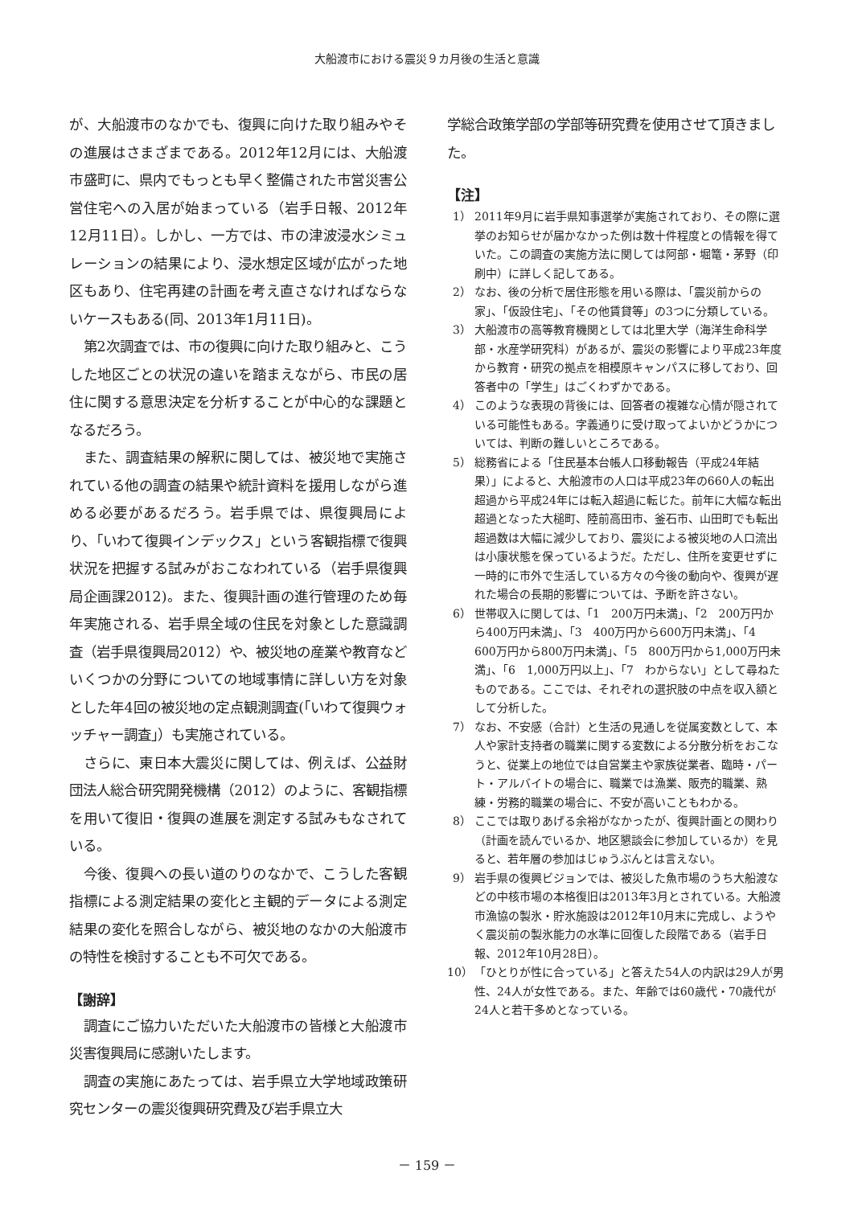大船渡市における震災９カ月後の生活と意識
が、大船渡市のなかでも、復興に向けた取り組みやその進展はさまざまである。2012年12月には、大船渡市盛町に、県内でもっとも早く整備された市営災害公営住宅への入居が始まっている（岩手日報、2012年12月11日）。しかし、一方では、市の津波浸水シミュレーションの結果により、浸水想定区域が広がった地区もあり、住宅再建の計画を考え直さなければならないケースもある(同、2013年1月11日)。
第2次調査では、市の復興に向けた取り組みと、こうした地区ごとの状況の違いを踏まえながら、市民の居住に関する意思決定を分析することが中心的な課題となるだろう。
また、調査結果の解釈に関しては、被災地で実施されている他の調査の結果や統計資料を援用しながら進める必要があるだろう。岩手県では、県復興局により、「いわて復興インデックス」という客観指標で復興状況を把握する試みがおこなわれている（岩手県復興局企画課2012)。また、復興計画の進行管理のため毎年実施される、岩手県全域の住民を対象とした意識調査（岩手県復興局2012）や、被災地の産業や教育などいくつかの分野についての地域事情に詳しい方を対象とした年4回の被災地の定点観測調査(「いわて復興ウォッチャー調査」）も実施されている。
さらに、東日本大震災に関しては、例えば、公益財団法人総合研究開発機構（2012）のように、客観指標を用いて復旧・復興の進展を測定する試みもなされている。
今後、復興への長い道のりのなかで、こうした客観指標による測定結果の変化と主観的データによる測定結果の変化を照合しながら、被災地のなかの大船渡市の特性を検討することも不可欠である。
【謝辞】
調査にご協力いただいた大船渡市の皆様と大船渡市災害復興局に感謝いたします。
調査の実施にあたっては、岩手県立大学地域政策研究センターの震災復興研究費及び岩手県立大
学総合政策学部の学部等研究費を使用させて頂きました。
【注】
1） 2011年9月に岩手県知事選挙が実施されており、その際に選挙のお知らせが届かなかった例は数十件程度との情報を得ていた。この調査の実施方法に関しては阿部・堀篭・茅野（印刷中）に詳しく記してある。
2） なお、後の分析で居住形態を用いる際は、「震災前からの家」、「仮設住宅」、「その他賃貸等」の3つに分類している。
3） 大船渡市の高等教育機関としては北里大学（海洋生命科学部・水産学研究科）があるが、震災の影響により平成23年度から教育・研究の拠点を相模原キャンパスに移しており、回答者中の「学生」はごくわずかである。
4） このような表現の背後には、回答者の複雑な心情が隠されている可能性もある。字義通りに受け取ってよいかどうかについては、判断の難しいところである。
5） 総務省による「住民基本台帳人口移動報告（平成24年結果）」によると、大船渡市の人口は平成23年の660人の転出超過から平成24年には転入超過に転じた。前年に大幅な転出超過となった大槌町、陸前高田市、釜石市、山田町でも転出超過数は大幅に減少しており、震災による被災地の人口流出は小康状態を保っているようだ。ただし、住所を変更せずに一時的に市外で生活している方々の今後の動向や、復興が遅れた場合の長期的影響については、予断を許さない。
6） 世帯収入に関しては、「1　200万円未満」、「2　200万円から400万円未満」、「3　400万円から600万円未満」、「4　600万円から800万円未満」、「5　800万円から1,000万円未満」、「6　1,000万円以上」、「7　わからない」として尋ねたものである。ここでは、それぞれの選択肢の中点を収入額として分析した。
7） なお、不安感（合計）と生活の見通しを従属変数として、本人や家計支持者の職業に関する変数による分散分析をおこなうと、従業上の地位では自営業主や家族従業者、臨時・パート・アルバイトの場合に、職業では漁業、販売的職業、熟練・労務的職業の場合に、不安が高いこともわかる。
8） ここでは取りあげる余裕がなかったが、復興計画との関わり（計画を読んでいるか、地区懇談会に参加しているか）を見ると、若年層の参加はじゅうぶんとは言えない。
9） 岩手県の復興ビジョンでは、被災した魚市場のうち大船渡などの中核市場の本格復旧は2013年3月とされている。大船渡市漁協の製氷・貯氷施設は2012年10月末に完成し、ようやく震災前の製氷能力の水準に回復した段階である（岩手日報、2012年10月28日）。
10） 「ひとりが性に合っている」と答えた54人の内訳は29人が男性、24人が女性である。また、年齢では60歳代・70歳代が24人と若干多めとなっている。
－ 159 －